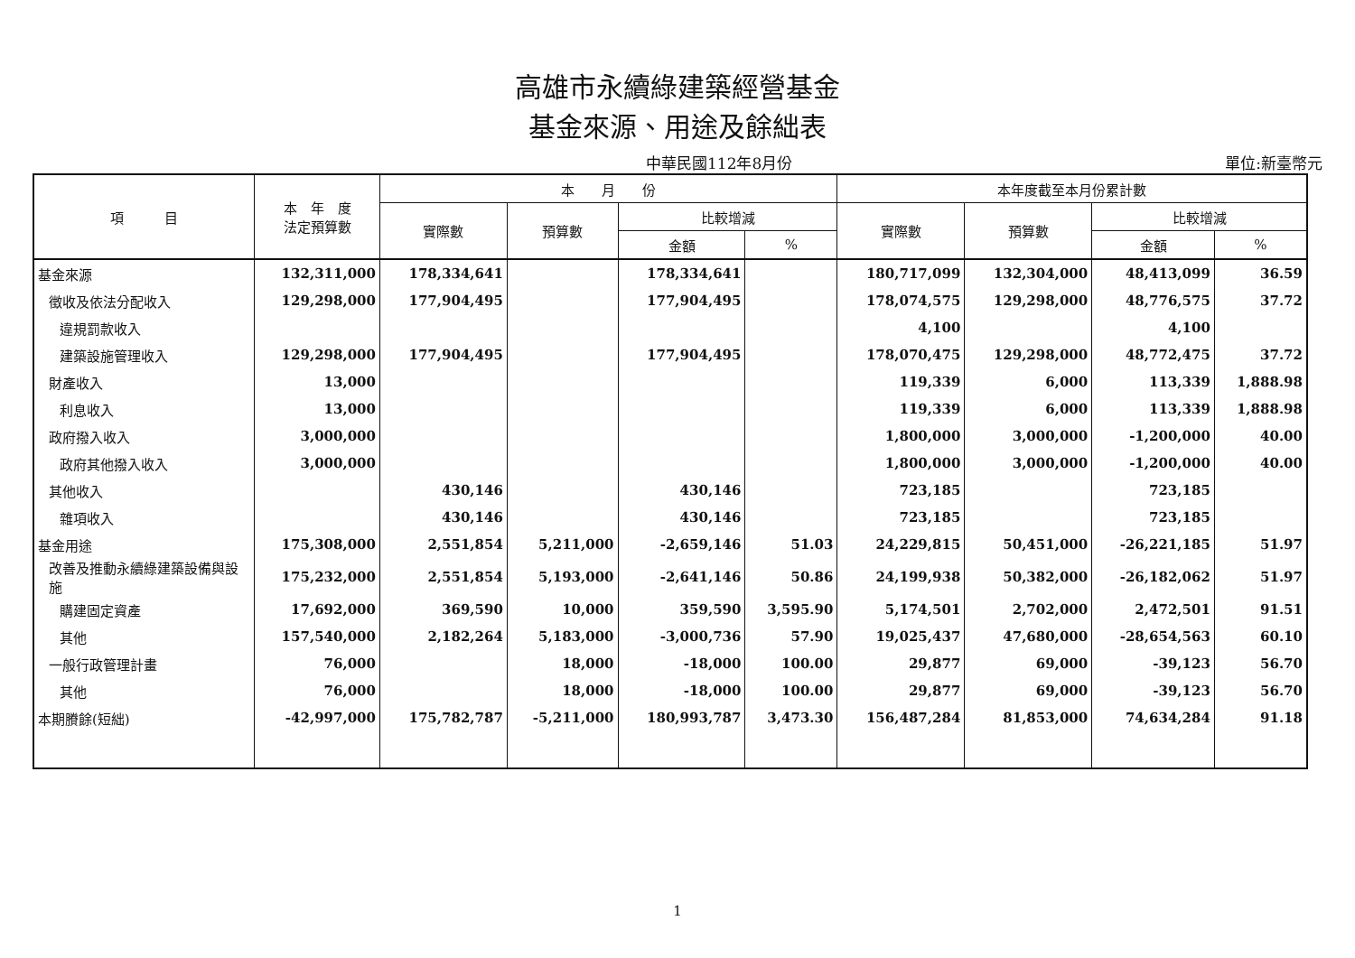高雄市永續綠建築經營基金
基金來源、用途及餘絀表
中華民國112年8月份 單位:新臺幣元
| 項 目 | 本 年 度 法定預算數 | 本 月 份 | | | | 本年度截至本月份累計數 | | | |
| --- | --- | --- | --- | --- | --- | --- | --- | --- | --- |
| | | 實際數 | 預算數 | 比較增減 | | 實際數 | 預算數 | 比較增減 | |
| | | | | 金額 | % | | | 金額 | % |
| 基金來源 | 132,311,000 | 178,334,641 | | 178,334,641 | | 180,717,099 | 132,304,000 | 48,413,099 | 36.59 |
| 徵收及依法分配收入 | 129,298,000 | 177,904,495 | | 177,904,495 | | 178,074,575 | 129,298,000 | 48,776,575 | 37.72 |
| 違規罰款收入 | | | | | | 4,100 | | 4,100 | |
| 建築設施管理收入 | 129,298,000 | 177,904,495 | | 177,904,495 | | 178,070,475 | 129,298,000 | 48,772,475 | 37.72 |
| 財產收入 | 13,000 | | | | | 119,339 | 6,000 | 113,339 | 1,888.98 |
| 利息收入 | 13,000 | | | | | 119,339 | 6,000 | 113,339 | 1,888.98 |
| 政府撥入收入 | 3,000,000 | | | | | 1,800,000 | 3,000,000 | -1,200,000 | 40.00 |
| 政府其他撥入收入 | 3,000,000 | | | | | 1,800,000 | 3,000,000 | -1,200,000 | 40.00 |
| 其他收入 | | 430,146 | | 430,146 | | 723,185 | | 723,185 | |
| 雜項收入 | | 430,146 | | 430,146 | | 723,185 | | 723,185 | |
| 基金用途 | 175,308,000 | 2,551,854 | 5,211,000 | -2,659,146 | 51.03 | 24,229,815 | 50,451,000 | -26,221,185 | 51.97 |
| 改善及推動永續綠建築設備與設施 | 175,232,000 | 2,551,854 | 5,193,000 | -2,641,146 | 50.86 | 24,199,938 | 50,382,000 | -26,182,062 | 51.97 |
| 購建固定資產 | 17,692,000 | 369,590 | 10,000 | 359,590 | 3,595.90 | 5,174,501 | 2,702,000 | 2,472,501 | 91.51 |
| 其他 | 157,540,000 | 2,182,264 | 5,183,000 | -3,000,736 | 57.90 | 19,025,437 | 47,680,000 | -28,654,563 | 60.10 |
| 一般行政管理計畫 | 76,000 | | 18,000 | -18,000 | 100.00 | 29,877 | 69,000 | -39,123 | 56.70 |
| 其他 | 76,000 | | 18,000 | -18,000 | 100.00 | 29,877 | 69,000 | -39,123 | 56.70 |
| 本期賸餘(短絀) | -42,997,000 | 175,782,787 | -5,211,000 | 180,993,787 | 3,473.30 | 156,487,284 | 81,853,000 | 74,634,284 | 91.18 |
1